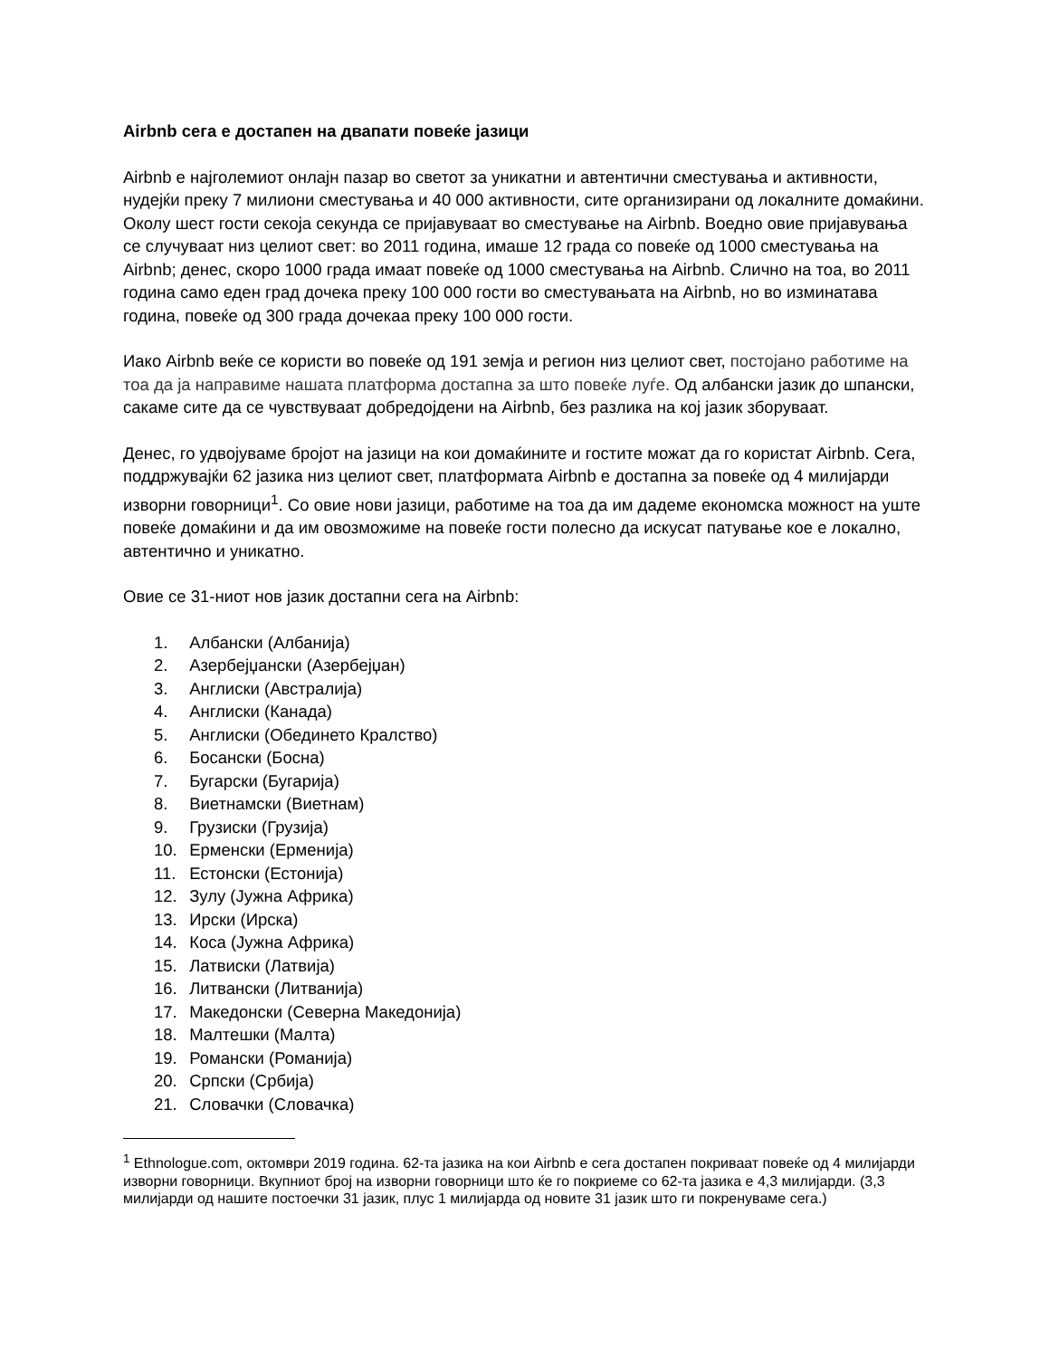Airbnb сега е достапен на двапати повеќе јазици
Airbnb е најголемиот онлајн пазар во светот за уникатни и автентични сместувања и активности, нудејќи преку 7 милиони сместувања и 40 000 активности, сите организирани од локалните домаќини. Околу шест гости секоја секунда се пријавуваат во сместување на Airbnb. Воедно овие пријавувања се случуваат низ целиот свет: во 2011 година, имаше 12 града со повеќе од 1000 сместувања на Airbnb; денес, скоро 1000 града имаат повеќе од 1000 сместувања на Airbnb. Слично на тоа, во 2011 година само еден град дочека преку 100 000 гости во сместувањата на Airbnb, но во изминатава година, повеќе од 300 града дочекаа преку 100 000 гости.
Иако Airbnb веќе се користи во повеќе од 191 земја и регион низ целиот свет, постојано работиме на тоа да ја направиме нашата платформа достапна за што повеќе луѓе. Од албански јазик до шпански, сакаме сите да се чувствуваат добредојдени на Airbnb, без разлика на кој јазик зборуваат.
Денес, го удвојуваме бројот на јазици на кои домаќините и гостите можат да го користат Airbnb. Сега, поддржувајќи 62 јазика низ целиот свет, платформата Airbnb е достапна за повеќе од 4 милијарди изворни говорници<sup>1</sup>. Со овие нови јазици, работиме на тоа да им дадеме економска можност на уште повеќе домаќини и да им овозможиме на повеќе гости полесно да искусат патување кое е локално, автентично и уникатно.
Овие се 31-ниот нов јазик достапни сега на Airbnb:
1. Албански (Албанија)
2. Азербејџански (Азербејџан)
3. Англиски (Австралија)
4. Англиски (Канада)
5. Англиски (Обединето Кралство)
6. Босански (Босна)
7. Бугарски (Бугарија)
8. Виетнамски (Виетнам)
9. Грузиски (Грузија)
10. Ерменски (Ерменија)
11. Естонски (Естонија)
12. Зулу (Јужна Африка)
13. Ирски (Ирска)
14. Коса (Јужна Африка)
15. Латвиски (Латвија)
16. Литвански (Литванија)
17. Македонски (Северна Македонија)
18. Малтешки (Малта)
19. Романски (Романија)
20. Српски (Србија)
21. Словачки (Словачка)
<sup>1</sup> Ethnologue.com, октомври 2019 година. 62-та јазика на кои Airbnb е сега достапен покриваат повеќе од 4 милијарди изворни говорници. Вкупниот број на изворни говорници што ќе го покриеме со 62-та јазика е 4,3 милијарди. (3,3 милијарди од нашите постоечки 31 јазик, плус 1 милијарда од новите 31 јазик што ги покренуваме сега.)